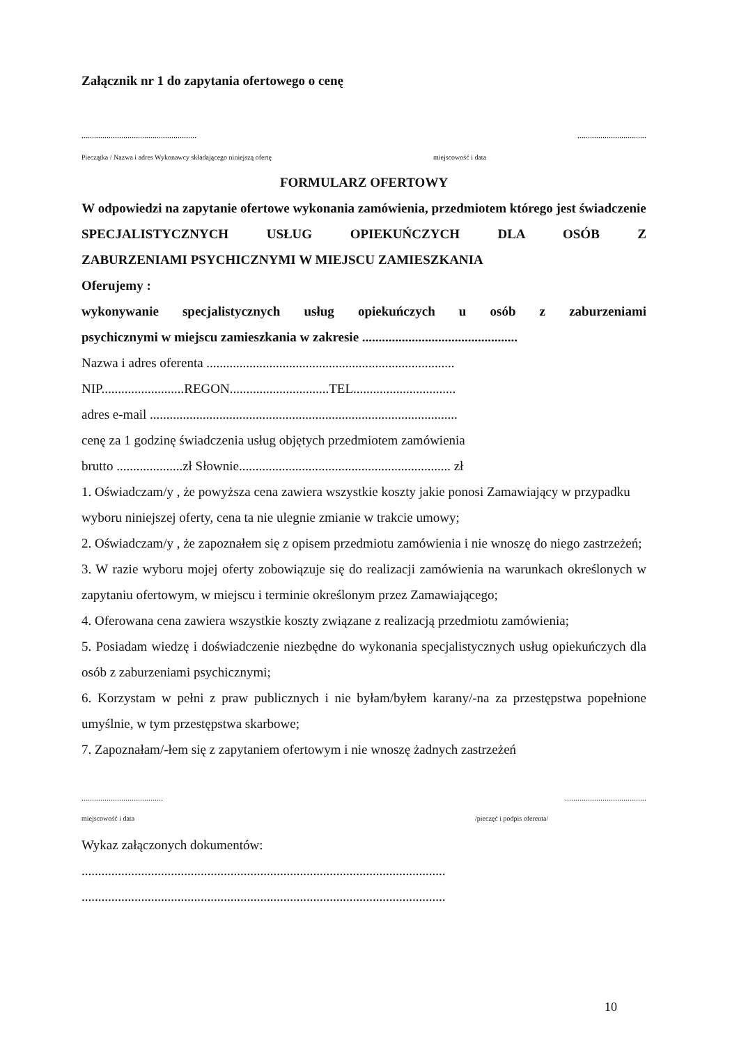Załącznik nr 1 do zapytania ofertowego o cenę
........................................................................................
Pieczątka / Nazwa i adres Wykonawcy składającego niniejszą ofertę miejscowość i data
FORMULARZ OFERTOWY
W odpowiedzi na zapytanie ofertowe wykonania zamówienia, przedmiotem którego jest świadczenie
SPECJALISTYCZNYCH USŁUG OPIEKUŃCZYCH DLA OSÓB Z
ZABURZENIAMI PSYCHICZNYMI W MIEJSCU ZAMIESZKANIA
Oferujemy :
wykonywanie specjalistycznych usług opiekuńczych u osób z zaburzeniami
psychicznymi w miejscu zamieszkania w zakresie ...............................................
Nazwa i adres oferenta ...........................................................................
NIP.........................REGON..............................TEL...............................
adres e-mail .............................................................................................
cenę za 1 godzinę świadczenia usług objętych przedmiotem zamówienia
brutto ....................zł Słownie................................................................ zł
1. Oświadczam/y , że powyższa cena zawiera wszystkie koszty jakie ponosi Zamawiający w przypadku wyboru niniejszej oferty, cena ta nie ulegnie zmianie w trakcie umowy;
2. Oświadczam/y , że zapoznałem się z opisem przedmiotu zamówienia i nie wnoszę do niego zastrzeżeń;
3. W razie wyboru mojej oferty zobowiązuje się do realizacji zamówienia na warunkach określonych w zapytaniu ofertowym, w miejscu i terminie określonym przez Zamawiającego;
4. Oferowana cena zawiera wszystkie koszty związane z realizacją przedmiotu zamówienia;
5. Posiadam wiedzę i doświadczenie niezbędne do wykonania specjalistycznych usług opiekuńczych dla osób z zaburzeniami psychicznymi;
6. Korzystam w pełni z praw publicznych i nie byłam/byłem karany/-na za przestępstwa popełnione umyślnie, w tym przestępstwa skarbowe;
7. Zapoznałam/-łem się z zapytaniem ofertowym i nie wnoszę żadnych zastrzeżeń
..............................................................................
miejscowość i data /pieczęć i podpis oferenta/
Wykaz załączonych dokumentów:
..............................................................................................................
..............................................................................................................
10